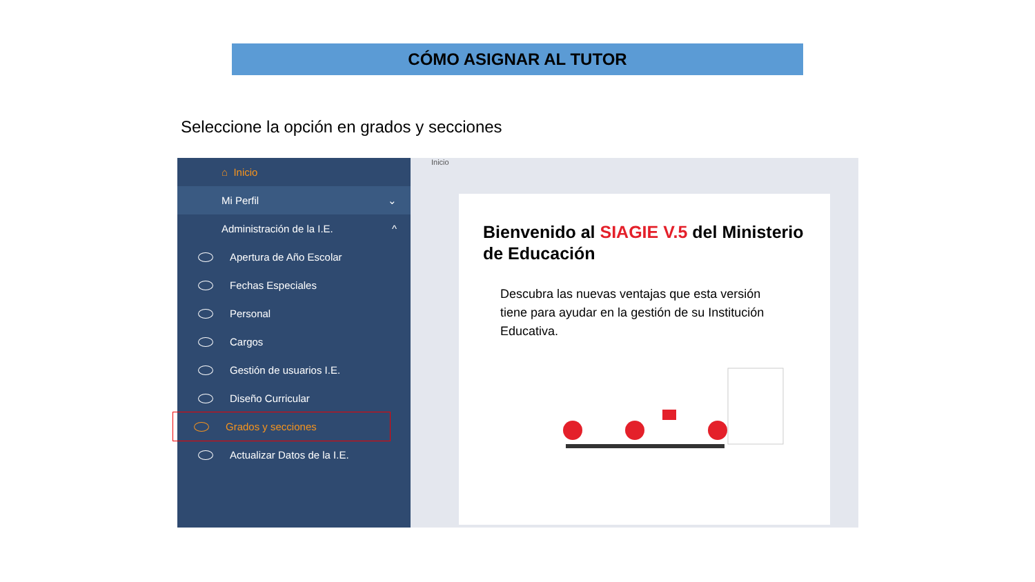CÓMO ASIGNAR AL TUTOR
Seleccione la opción en grados y secciones
⌂ Inicio
Mi Perfil ⌄
Administración de la I.E. ^
Apertura de Año Escolar
Fechas Especiales
Personal
Cargos
Gestión de usuarios I.E.
Diseño Curricular
Grados y secciones
Actualizar Datos de la I.E.
Inicio
Bienvenido al SIAGIE V.5 del Ministerio de Educación
Descubra las nuevas ventajas que esta versión tiene para ayudar en la gestión de su Institución Educativa.